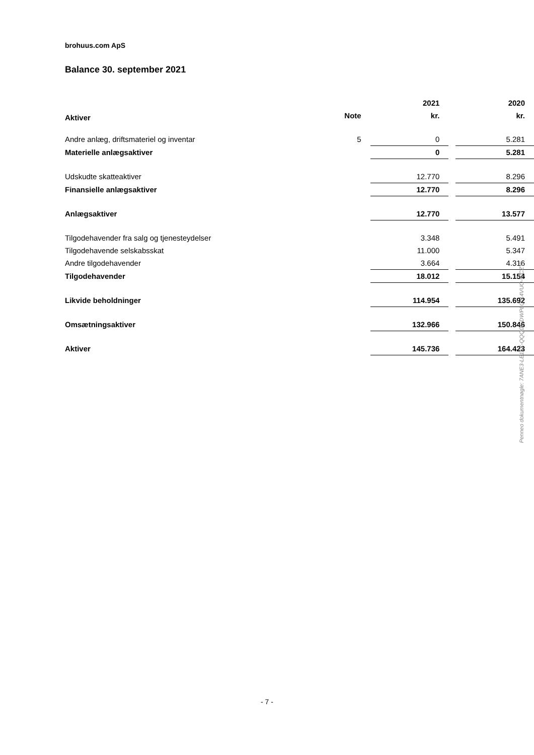brohuus.com ApS
Balance 30. september 2021
| | | 2021 | | 2020 |
| --- | --- | --- | --- | --- |
| Aktiver | Note | kr. | | kr. |
| Andre anlæg, driftsmateriel og inventar | 5 | 0 | | 5.281 |
| Materielle anlægsaktiver | | 0 | | 5.281 |
| Udskudte skatteaktiver | | 12.770 | | 8.296 |
| Finansielle anlægsaktiver | | 12.770 | | 8.296 |
| Anlægsaktiver | | 12.770 | | 13.577 |
| Tilgodehavender fra salg og tjenesteydelser | | 3.348 | | 5.491 |
| Tilgodehavende selskabsskat | | 11.000 | | 5.347 |
| Andre tilgodehavender | | 3.664 | | 4.316 |
| Tilgodehavender | | 18.012 | | 15.154 |
| Likvide beholdninger | | 114.954 | | 135.692 |
| Omsætningsaktiver | | 132.966 | | 150.846 |
| Aktiver | | 145.736 | | 164.423 |
Penneo dokumentnøgle: 7ANE3-LE16X-QQQ0E-DWPLQ-14VUO-WCZYI
- 7 -